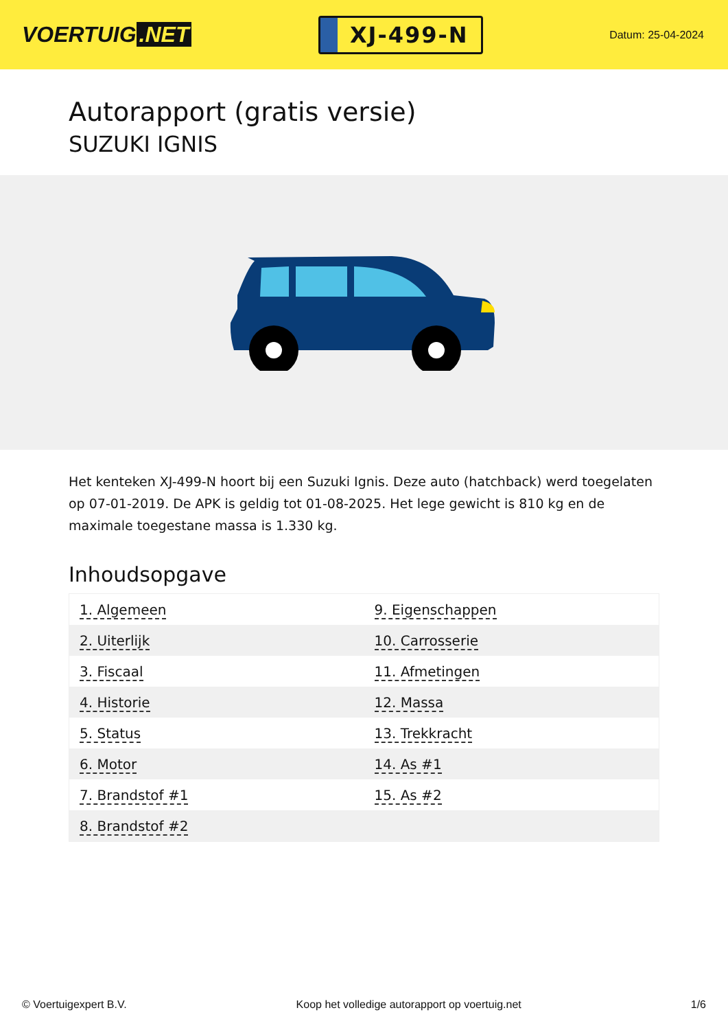VOERTUIG.NET
XJ-499-N
Datum: 25-04-2024
Autorapport (gratis versie)
SUZUKI IGNIS
Het kenteken XJ-499-N hoort bij een Suzuki Ignis. Deze auto (hatchback) werd toegelaten op 07-01-2019. De APK is geldig tot 01-08-2025. Het lege gewicht is 810 kg en de maximale toegestane massa is 1.330 kg.
Inhoudsopgave
| 1. Algemeen | 9. Eigenschappen |
| 2. Uiterlijk | 10. Carrosserie |
| 3. Fiscaal | 11. Afmetingen |
| 4. Historie | 12. Massa |
| 5. Status | 13. Trekkracht |
| 6. Motor | 14. As #1 |
| 7. Brandstof #1 | 15. As #2 |
| 8. Brandstof #2 | |
© Voertuigexpert B.V. Koop het volledige autorapport op voertuig.net 1/6